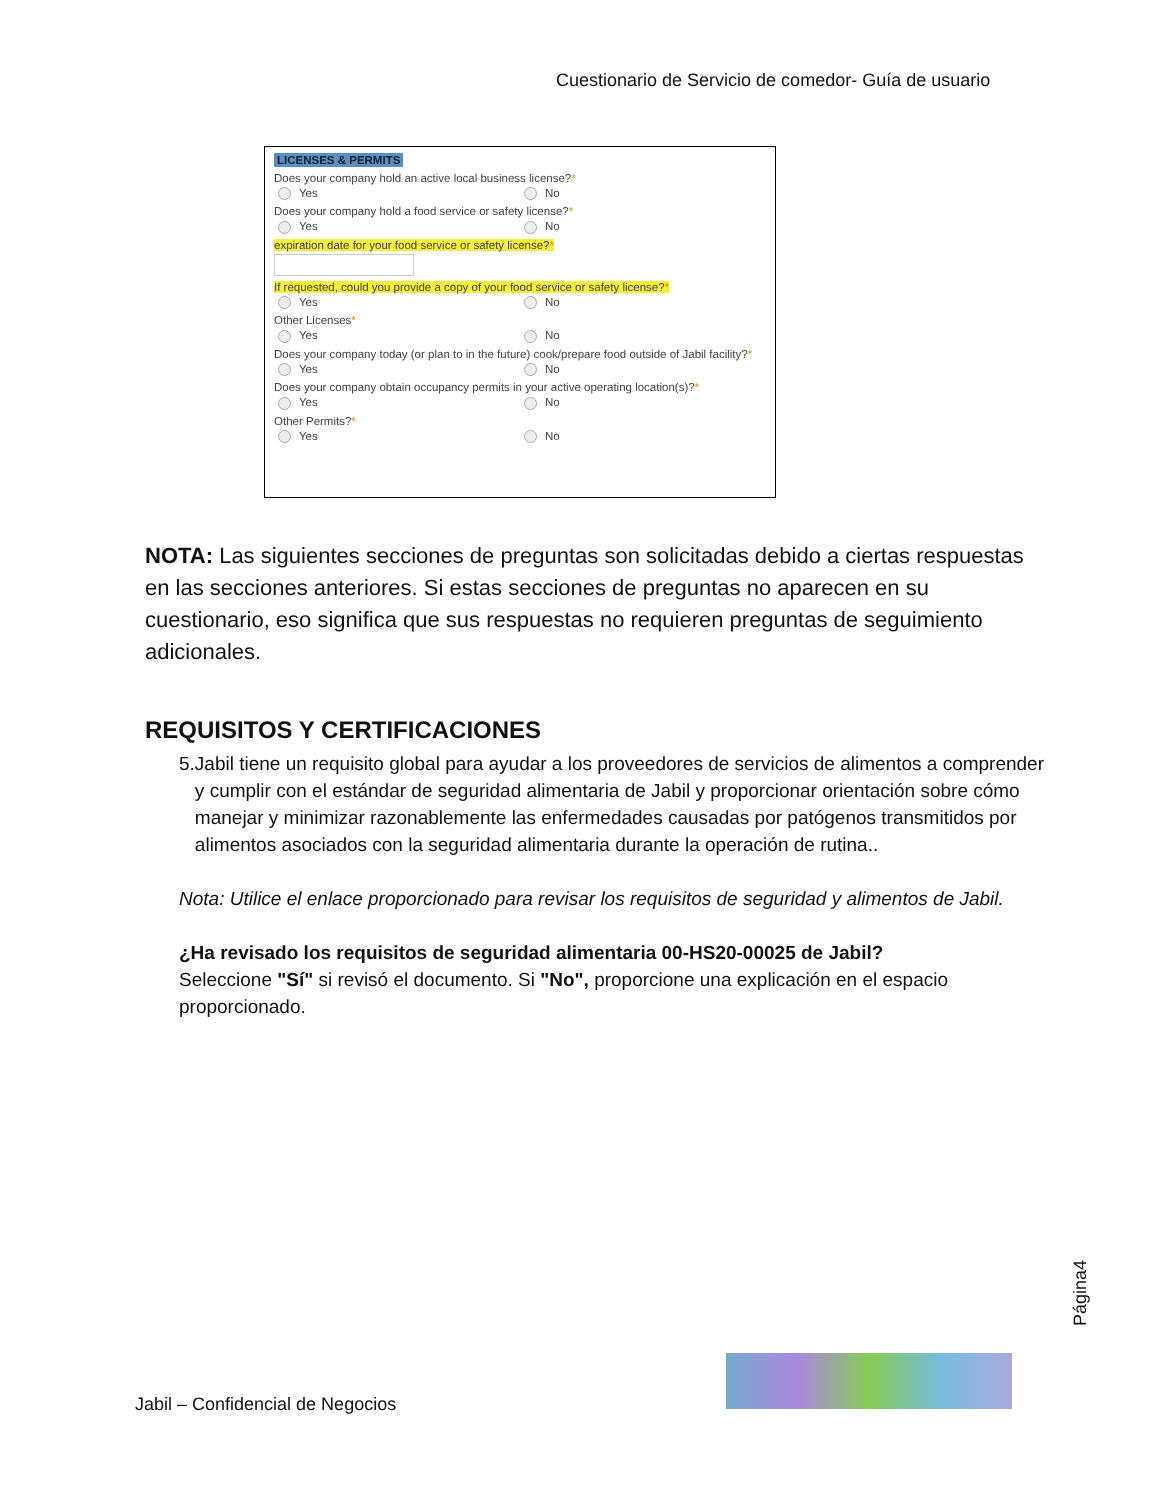Cuestionario de Servicio de comedor- Guía de usuario
LICENSES & PERMITS
Does your company hold an active local business license?*
Yes No
Does your company hold a food service or safety license?*
Yes No
expiration date for your food service or safety license?*
If requested, could you provide a copy of your food service or safety license?*
Yes No
Other Licenses*
Yes No
Does your company today (or plan to in the future) cook/prepare food outside of Jabil facility?*
Yes No
Does your company obtain occupancy permits in your active operating location(s)?*
Yes No
Other Permits?*
Yes No
NOTA: Las siguientes secciones de preguntas son solicitadas debido a ciertas respuestas en las secciones anteriores. Si estas secciones de preguntas no aparecen en su cuestionario, eso significa que sus respuestas no requieren preguntas de seguimiento adicionales.
REQUISITOS Y CERTIFICACIONES
5. Jabil tiene un requisito global para ayudar a los proveedores de servicios de alimentos a comprender y cumplir con el estándar de seguridad alimentaria de Jabil y proporcionar orientación sobre cómo manejar y minimizar razonablemente las enfermedades causadas por patógenos transmitidos por alimentos asociados con la seguridad alimentaria durante la operación de rutina..
Nota: Utilice el enlace proporcionado para revisar los requisitos de seguridad y alimentos de Jabil.
¿Ha revisado los requisitos de seguridad alimentaria 00-HS20-00025 de Jabil?
Seleccione "Sí" si revisó el documento. Si "No", proporcione una explicación en el espacio proporcionado.
Página4
Jabil – Confidencial de Negocios